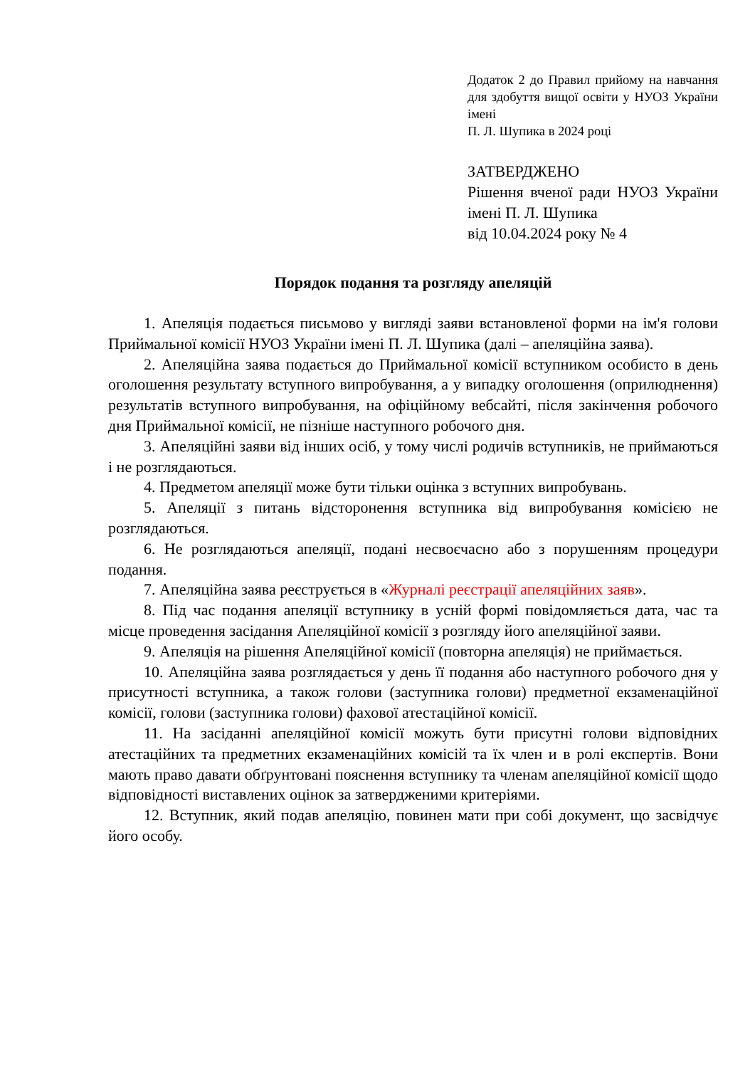Додаток 2 до Правил прийому на навчання для здобуття вищої освіти у НУОЗ України імені
П. Л. Шупика в 2024 році
ЗАТВЕРДЖЕНО
Рішення вченої ради НУОЗ України імені П. Л. Шупика
від 10.04.2024 року № 4
Порядок подання та розгляду апеляцій
1. Апеляція подається письмово у вигляді заяви встановленої форми на ім'я голови Приймальної комісії НУОЗ України імені П. Л. Шупика (далі – апеляційна заява).
2. Апеляційна заява подається до Приймальної комісії вступником особисто в день оголошення результату вступного випробування, а у випадку оголошення (оприлюднення) результатів вступного випробування, на офіційному вебсайті, після закінчення робочого дня Приймальної комісії, не пізніше наступного робочого дня.
3. Апеляційні заяви від інших осіб, у тому числі родичів вступників, не приймаються і не розглядаються.
4. Предметом апеляції може бути тільки оцінка з вступних випробувань.
5. Апеляції з питань відсторонення вступника від випробування комісією не розглядаються.
6. Не розглядаються апеляції, подані несвоєчасно або з порушенням процедури подання.
7. Апеляційна заява реєструється в «Журналі реєстрації апеляційних заяв».
8. Під час подання апеляції вступнику в усній формі повідомляється дата, час та місце проведення засідання Апеляційної комісії з розгляду його апеляційної заяви.
9. Апеляція на рішення Апеляційної комісії (повторна апеляція) не приймається.
10. Апеляційна заява розглядається у день її подання або наступного робочого дня у присутності вступника, а також голови (заступника голови) предметної екзаменаційної комісії, голови (заступника голови) фахової атестаційної комісії.
11. На засіданні апеляційної комісії можуть бути присутні голови відповідних атестаційних та предметних екзаменаційних комісій та їх член и в ролі експертів. Вони мають право давати обґрунтовані пояснення вступнику та членам апеляційної комісії щодо відповідності виставлених оцінок за затвердженими критеріями.
12. Вступник, який подав апеляцію, повинен мати при собі документ, що засвідчує його особу.